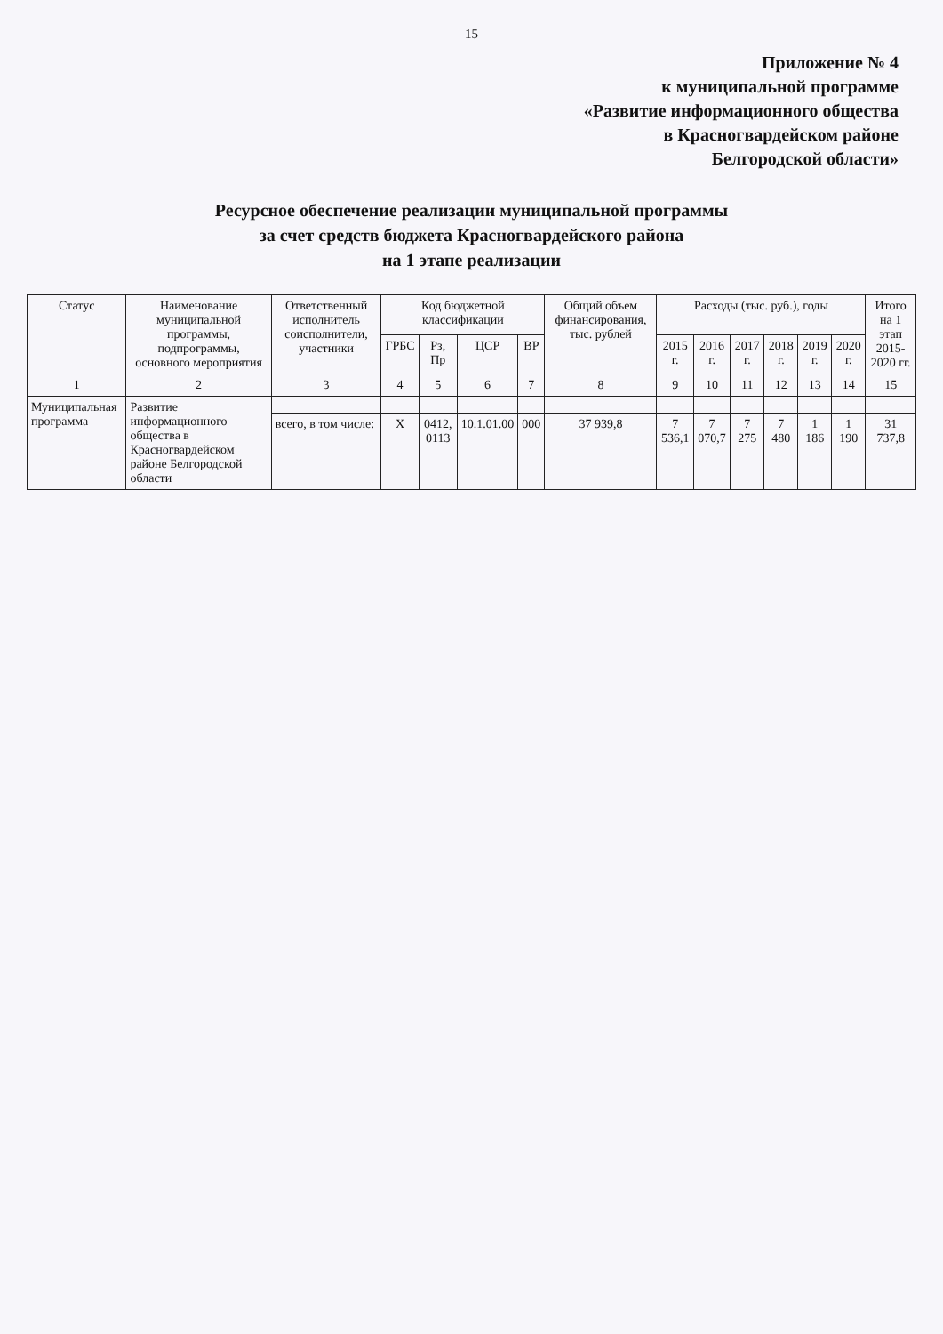15
Приложение № 4
к муниципальной программе
«Развитие информационного общества
в Красногвардейском районе
Белгородской области»
Ресурсное обеспечение реализации муниципальной программы
за счет средств бюджета Красногвардейского района
на 1 этапе реализации
| Статус | Наименование муниципальной программы, подпрограммы, основного мероприятия | Ответственный исполнитель соисполнители, участники | Код бюджетной классификации | | | | Общий объем финансирования, тыс. рублей | Расходы (тыс. руб.), годы | | | | | | Итого на 1 этап 2015-2020 гг. |
| --- | --- | --- | --- | --- | --- | --- | --- | --- | --- | --- | --- | --- | --- | --- |
| | | | ГРБС | Рз, Пр | ЦСР | ВР | | 2015 г. | 2016 г. | 2017 г. | 2018 г. | 2019 г. | 2020 г. | |
| 1 | 2 | 3 | 4 | 5 | 6 | 7 | 8 | 9 | 10 | 11 | 12 | 13 | 14 | 15 |
| Муниципальная программа | Развитие информационного общества в Красногвардейском районе Белгородской области | | | | | | | | | | | | | |
| | | всего, в том числе: | Х | 0412, 0113 | 10.1.01.00 | 000 | 37 939,8 | 7 536,1 | 7 070,7 | 7 275 | 7 480 | 1 186 | 1 190 | 31 737,8 |